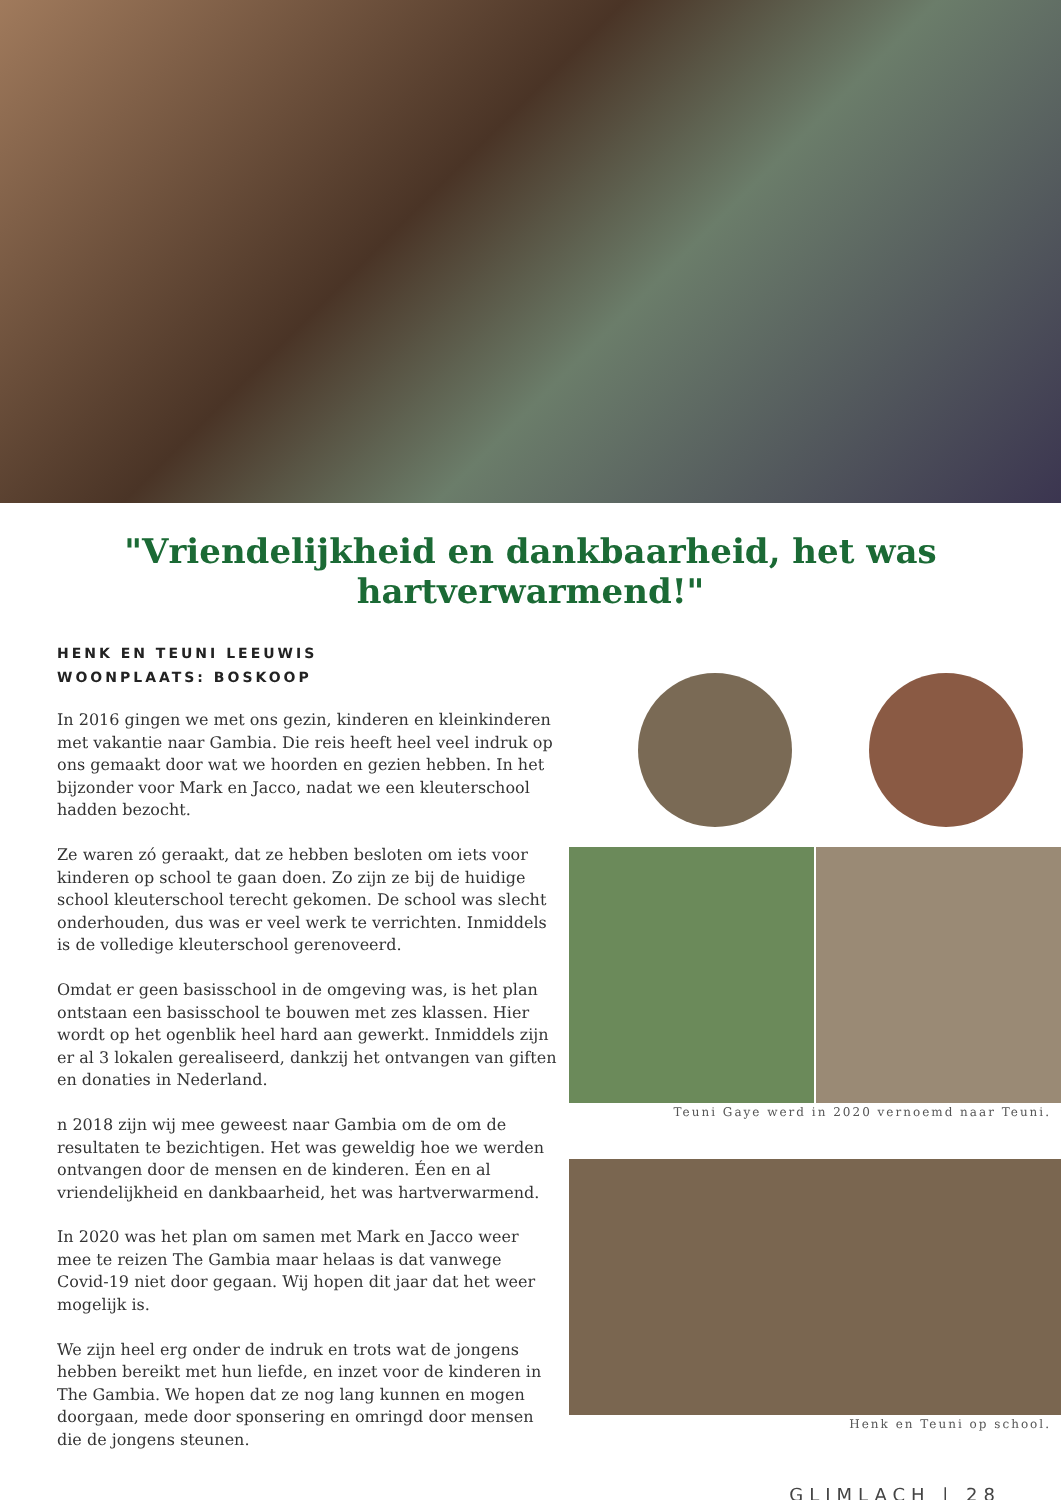"Vriendelijkheid en dankbaarheid, het was hartverwarmend!"
HENK EN TEUNI LEEUWIS
WOONPLAATS: BOSKOOP
In 2016 gingen we met ons gezin, kinderen en kleinkinderen met vakantie naar Gambia. Die reis heeft heel veel indruk op ons gemaakt door wat we hoorden en gezien hebben. In het bijzonder voor Mark en Jacco, nadat we een kleuterschool hadden bezocht.
Ze waren zó geraakt, dat ze hebben besloten om iets voor kinderen op school te gaan doen. Zo zijn ze bij de huidige school kleuterschool terecht gekomen. De school was slecht onderhouden, dus was er veel werk te verrichten. Inmiddels is de volledige kleuterschool gerenoveerd.
Omdat er geen basisschool in de omgeving was, is het plan ontstaan een basisschool te bouwen met zes klassen. Hier wordt op het ogenblik heel hard aan gewerkt. Inmiddels zijn er al 3 lokalen gerealiseerd, dankzij het ontvangen van giften en donaties in Nederland.
n 2018 zijn wij mee geweest naar Gambia om de om de resultaten te bezichtigen. Het was geweldig hoe we werden ontvangen door de mensen en de kinderen. Éen en al vriendelijkheid en dankbaarheid, het was hartverwarmend.
In 2020 was het plan om samen met Mark en Jacco weer mee te reizen The Gambia maar helaas is dat vanwege Covid-19 niet door gegaan. Wij hopen dit jaar dat het weer mogelijk is.
We zijn heel erg onder de indruk en trots wat de jongens hebben bereikt met hun liefde, en inzet voor de kinderen in The Gambia. We hopen dat ze nog lang kunnen en mogen doorgaan, mede door sponsering en omringd door mensen die de jongens steunen.
Teuni Gaye werd in 2020 vernoemd naar Teuni.
Henk en Teuni op school.
GLIMLACH | 28